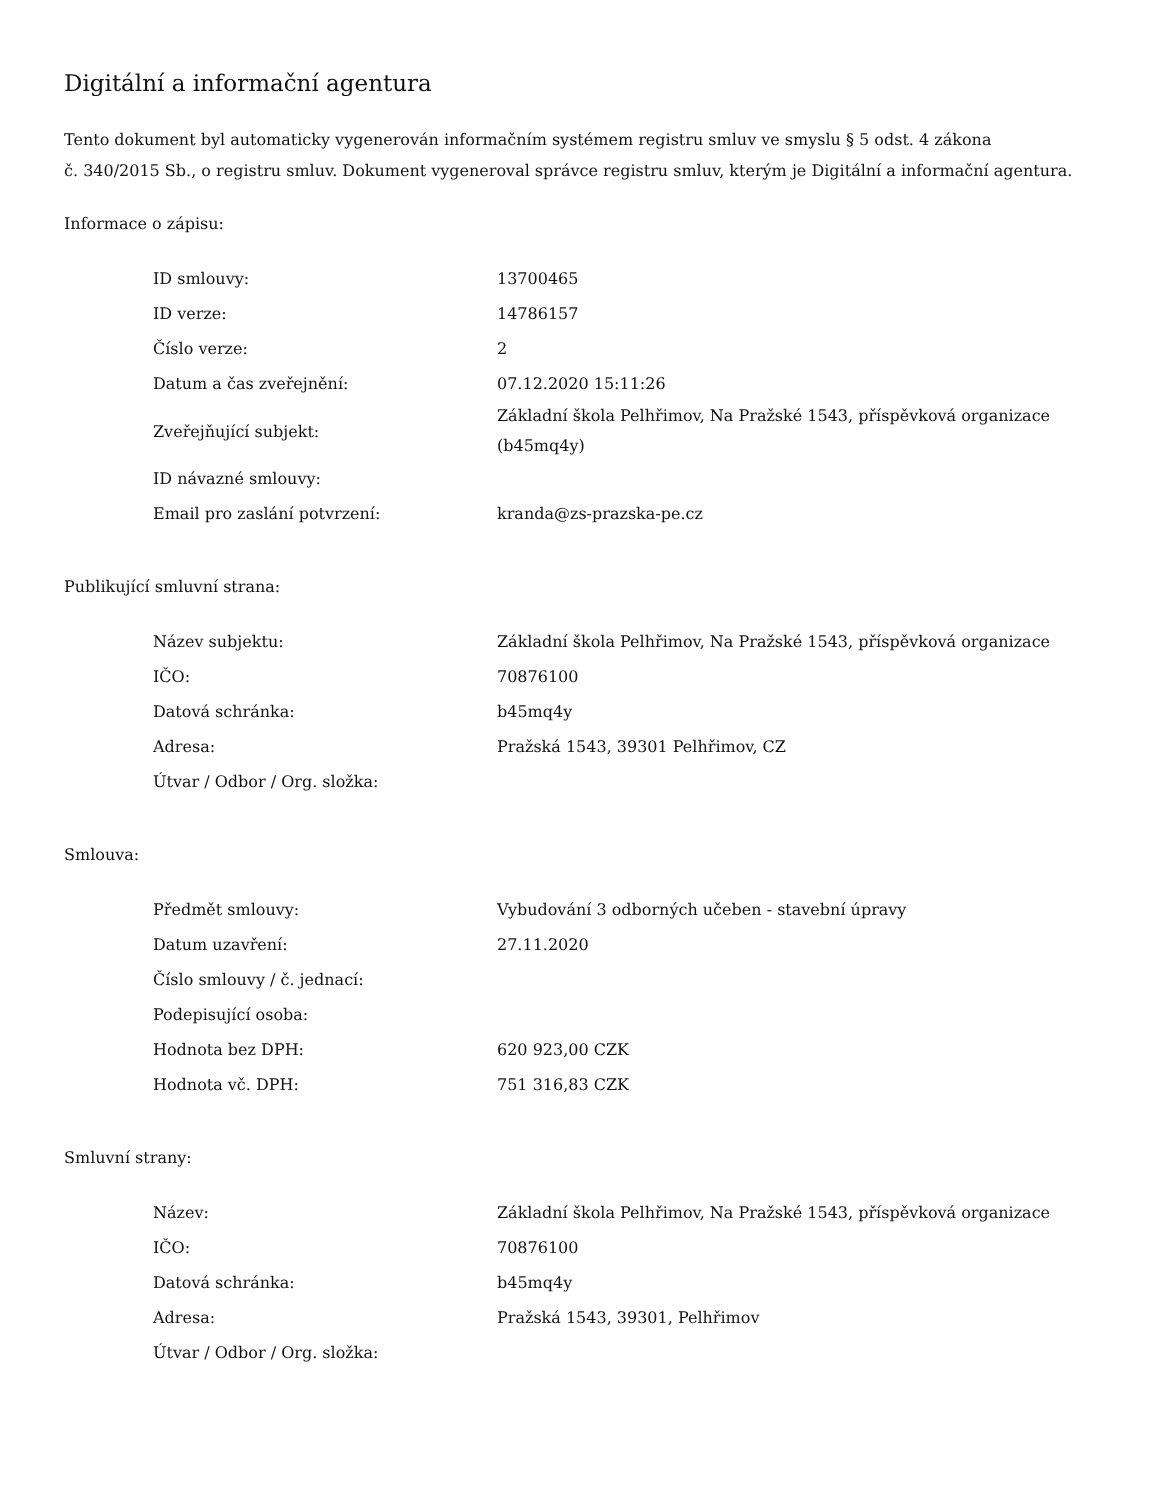Digitální a informační agentura
Tento dokument byl automaticky vygenerován informačním systémem registru smluv ve smyslu § 5 odst. 4 zákona
č. 340/2015 Sb., o registru smluv. Dokument vygeneroval správce registru smluv, kterým je Digitální a informační agentura.
Informace o zápisu:
| ID smlouvy: | 13700465 |
| ID verze: | 14786157 |
| Číslo verze: | 2 |
| Datum a čas zveřejnění: | 07.12.2020 15:11:26 |
| Zveřejňující subjekt: | Základní škola Pelhřimov, Na Pražské 1543, příspěvková organizace (b45mq4y) |
| ID návazné smlouvy: | |
| Email pro zaslání potvrzení: | kranda@zs-prazska-pe.cz |
Publikující smluvní strana:
| Název subjektu: | Základní škola Pelhřimov, Na Pražské 1543, příspěvková organizace |
| IČO: | 70876100 |
| Datová schránka: | b45mq4y |
| Adresa: | Pražská 1543, 39301 Pelhřimov, CZ |
| Útvar / Odbor / Org. složka: | |
Smlouva:
| Předmět smlouvy: | Vybudování 3 odborných učeben - stavební úpravy |
| Datum uzavření: | 27.11.2020 |
| Číslo smlouvy / č. jednací: | |
| Podepisující osoba: | |
| Hodnota bez DPH: | 620 923,00 CZK |
| Hodnota vč. DPH: | 751 316,83 CZK |
Smluvní strany:
| Název: | Základní škola Pelhřimov, Na Pražské 1543, příspěvková organizace |
| IČO: | 70876100 |
| Datová schránka: | b45mq4y |
| Adresa: | Pražská 1543, 39301, Pelhřimov |
| Útvar / Odbor / Org. složka: | |